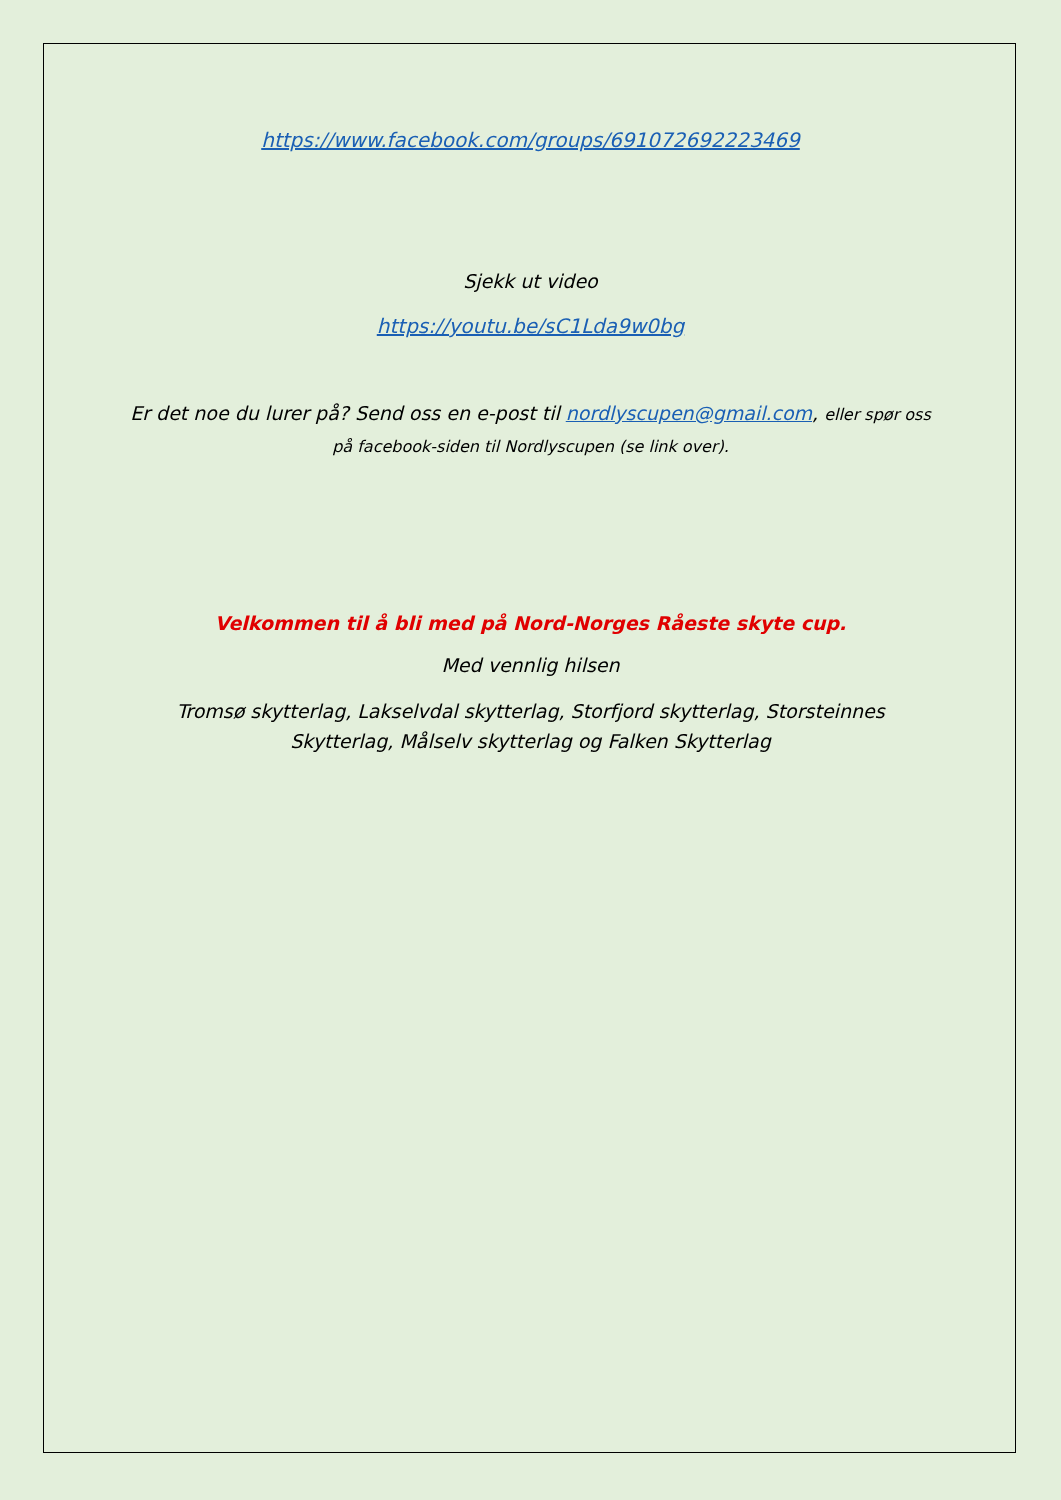https://www.facebook.com/groups/691072692223469
Sjekk ut video
https://youtu.be/sC1Lda9w0bg
Er det noe du lurer på? Send oss en e-post til nordlyscupen@gmail.com, eller spør oss på facebook-siden til Nordlyscupen (se link over).
Velkommen til å bli med på Nord-Norges Råeste skyte cup.
Med vennlig hilsen
Tromsø skytterlag, Lakselvdal skytterlag, Storfjord skytterlag, Storsteinnes Skytterlag, Målselv skytterlag og Falken Skytterlag